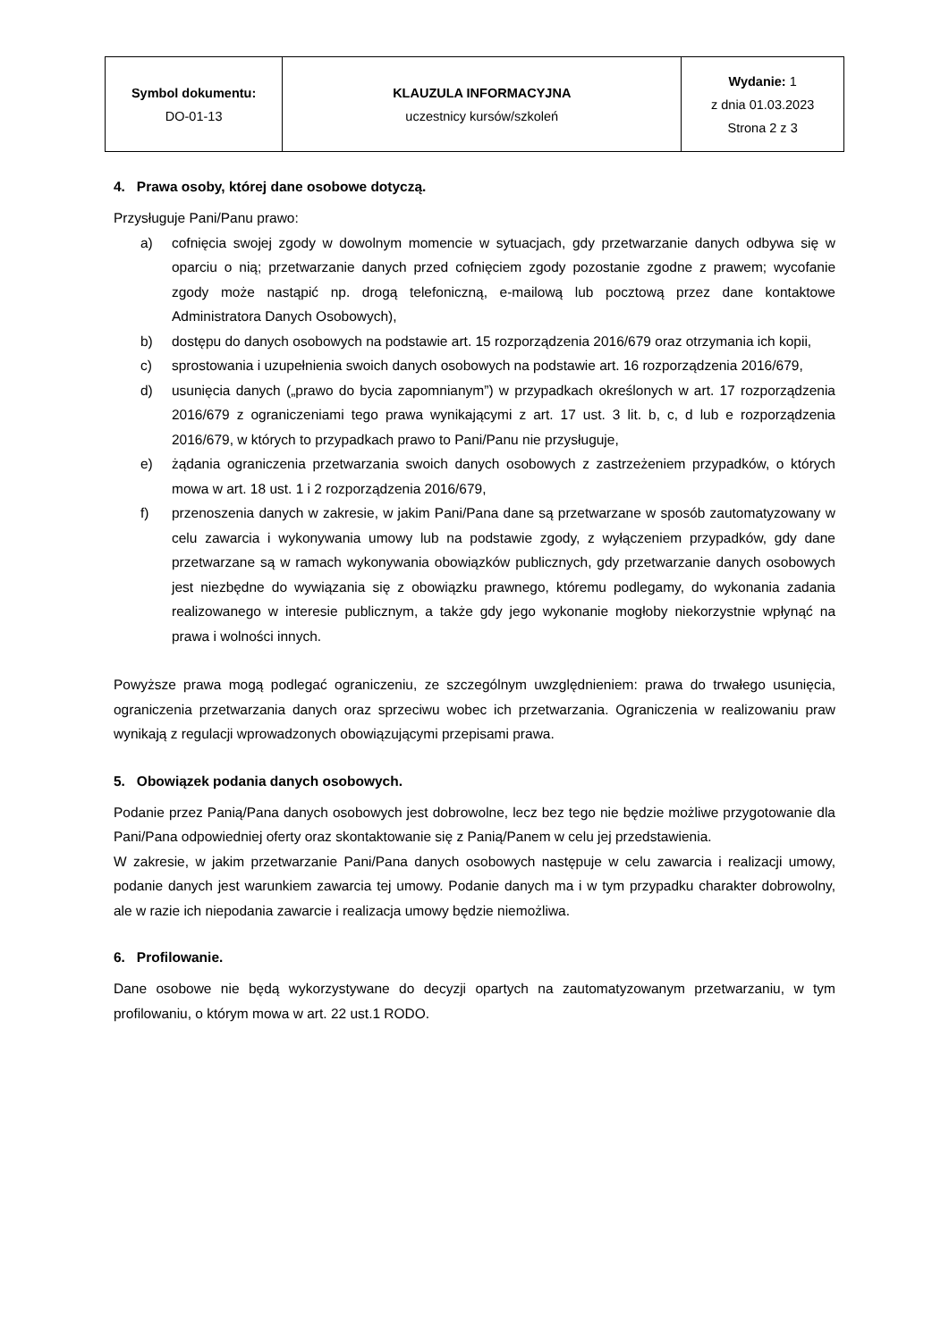| Symbol dokumentu: DO-01-13 | KLAUZULA INFORMACYJNA uczestnicy kursów/szkoleń | Wydanie: 1 z dnia 01.03.2023 Strona 2 z 3 |
4. Prawa osoby, której dane osobowe dotyczą.
Przysługuje Pani/Panu prawo:
a) cofnięcia swojej zgody w dowolnym momencie w sytuacjach, gdy przetwarzanie danych odbywa się w oparciu o nią; przetwarzanie danych przed cofnięciem zgody pozostanie zgodne z prawem; wycofanie zgody może nastąpić np. drogą telefoniczną, e-mailową lub pocztową przez dane kontaktowe Administratora Danych Osobowych),
b) dostępu do danych osobowych na podstawie art. 15 rozporządzenia 2016/679 oraz otrzymania ich kopii,
c) sprostowania i uzupełnienia swoich danych osobowych na podstawie art. 16 rozporządzenia 2016/679,
d) usunięcia danych („prawo do bycia zapomnianym”) w przypadkach określonych w art. 17 rozporządzenia 2016/679 z ograniczeniami tego prawa wynikającymi z art. 17 ust. 3 lit. b, c, d lub e rozporządzenia 2016/679, w których to przypadkach prawo to Pani/Panu nie przysługuje,
e) żądania ograniczenia przetwarzania swoich danych osobowych z zastrzeżeniem przypadków, o których mowa w art. 18 ust. 1 i 2 rozporządzenia 2016/679,
f) przenoszenia danych w zakresie, w jakim Pani/Pana dane są przetwarzane w sposób zautomatyzowany w celu zawarcia i wykonywania umowy lub na podstawie zgody, z wyłączeniem przypadków, gdy dane przetwarzane są w ramach wykonywania obowiązków publicznych, gdy przetwarzanie danych osobowych jest niezbędne do wywiązania się z obowiązku prawnego, któremu podlegamy, do wykonania zadania realizowanego w interesie publicznym, a także gdy jego wykonanie mogłoby niekorzystnie wpłynąć na prawa i wolności innych.
Powyższe prawa mogą podlegać ograniczeniu, ze szczególnym uwzględnieniem: prawa do trwałego usunięcia, ograniczenia przetwarzania danych oraz sprzeciwu wobec ich przetwarzania. Ograniczenia w realizowaniu praw wynikają z regulacji wprowadzonych obowiązującymi przepisami prawa.
5. Obowiązek podania danych osobowych.
Podanie przez Panią/Pana danych osobowych jest dobrowolne, lecz bez tego nie będzie możliwe przygotowanie dla Pani/Pana odpowiedniej oferty oraz skontaktowanie się z Panią/Panem w celu jej przedstawienia.
W zakresie, w jakim przetwarzanie Pani/Pana danych osobowych następuje w celu zawarcia i realizacji umowy, podanie danych jest warunkiem zawarcia tej umowy. Podanie danych ma i w tym przypadku charakter dobrowolny, ale w razie ich niepodania zawarcie i realizacja umowy będzie niemożliwa.
6. Profilowanie.
Dane osobowe nie będą wykorzystywane do decyzji opartych na zautomatyzowanym przetwarzaniu, w tym profilowaniu, o którym mowa w art. 22 ust.1 RODO.